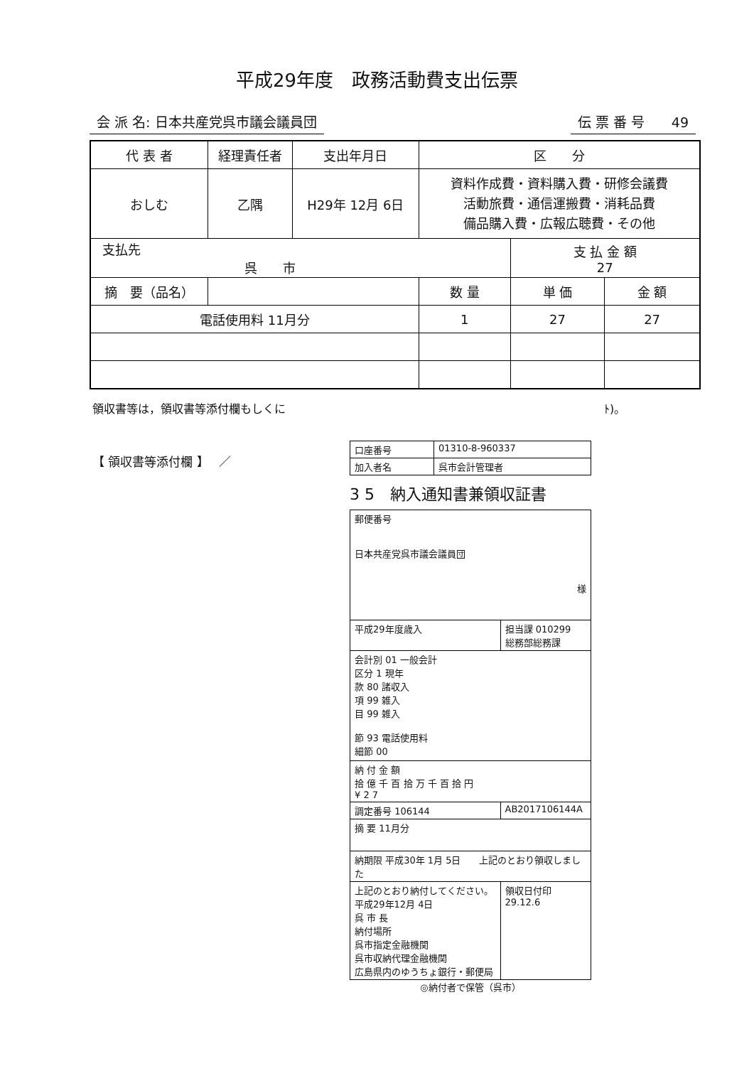平成29年度　政務活動費支出伝票
会 派 名: 日本共産党呉市議会議員団 伝 票 番 号　　49
| 代 表 者 | 経理責任者 | 支出年月日 | 区 分 | | |
| --- | --- | --- | --- | --- | --- |
| おしむ | 乙隅 | H29年 12月 6日 | 資料作成費・資料購入費・研修会議費 活動旅費・通信運搬費・消耗品費 備品購入費・広報広聴費・その他 | | |
| 支払先 呉 市 | | | | 支 払 金 額 27 | |
| 摘 要（品名） | | | 数 量 | 単 価 | 金 額 |
| 電話使用料 11月分 | | | 1 | 27 | 27 |
領収書等は，領収書等添付欄もしくに　　　　　　　　　　　　　　　　　　　　　　　　　　　　ﾄ)。
【 領収書等添付欄 】　 ／
| 口座番号 | 01310-8-960337 |
| 加入者名 | 呉市会計管理者 |
3 5　納入通知書兼領収証書
| 郵便番号 日本共産党呉市議会議員団 様 | |
| 平成29年度歳入 | 担当課 010299 総務部総務課 |
| 会計別 01 一般会計 区分 1 現年 款 80 諸収入 項 99 雑入 目 99 雑入 節 93 電話使用料 細節 00 | |
| 納 付 金 額 拾 億 千 百 拾 万 千 百 拾 円 ¥ 2 7 | |
| 調定番号 106144 | AB2017106144A |
| 摘 要 11月分 | |
| 納期限 平成30年 1月 5日 上記のとおり領収しました | |
| 上記のとおり納付してください。 平成29年12月 4日 呉 市 長 納付場所 呉市指定金融機関 呉市収納代理金融機関 広島県内のゆうちょ銀行・郵便局 | 領収日付印 29.12.6 |
◎納付者で保管（呉市）